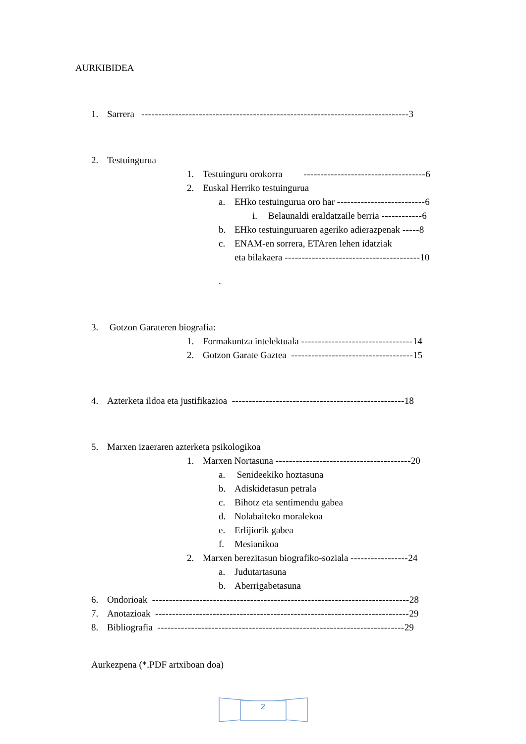AURKIBIDEA
1. Sarrera -------------------------------------------------------------------------------3
2. Testuingurua
1. Testuinguru orokorra ------------------------------------6
2. Euskal Herriko testuingurua
a. EHko testuingurua oro har --------------------------6
i. Belaunaldi eraldatzaile berria ------------6
b. EHko testuinguruaren ageriko adierazpenak -----8
c. ENAM-en sorrera, ETAren lehen idatziak
eta bilakaera ----------------------------------------10
.
3. Gotzon Garateren biografia:
1. Formakuntza intelektuala ---------------------------------14
2. Gotzon Garate Gaztea ------------------------------------15
4. Azterketa ildoa eta justifikazioa ---------------------------------------------------18
5. Marxen izaeraren azterketa psikologikoa
1. Marxen Nortasuna ----------------------------------------20
a. Senideekiko hoztasuna
b. Adiskidetasun petrala
c. Bihotz eta sentimendu gabea
d. Nolabaiteko moralekoa
e. Erlijiorik gabea
f. Mesianikoa
2. Marxen berezitasun biografiko-soziala -----------------24
a. Judutartasuna
b. Aberrigabetasuna
6. Ondorioak ----------------------------------------------------------------------------28
7. Anotazioak ---------------------------------------------------------------------------29
8. Bibliografia -------------------------------------------------------------------------29
Aurkezpena (*.PDF artxiboan doa)
2